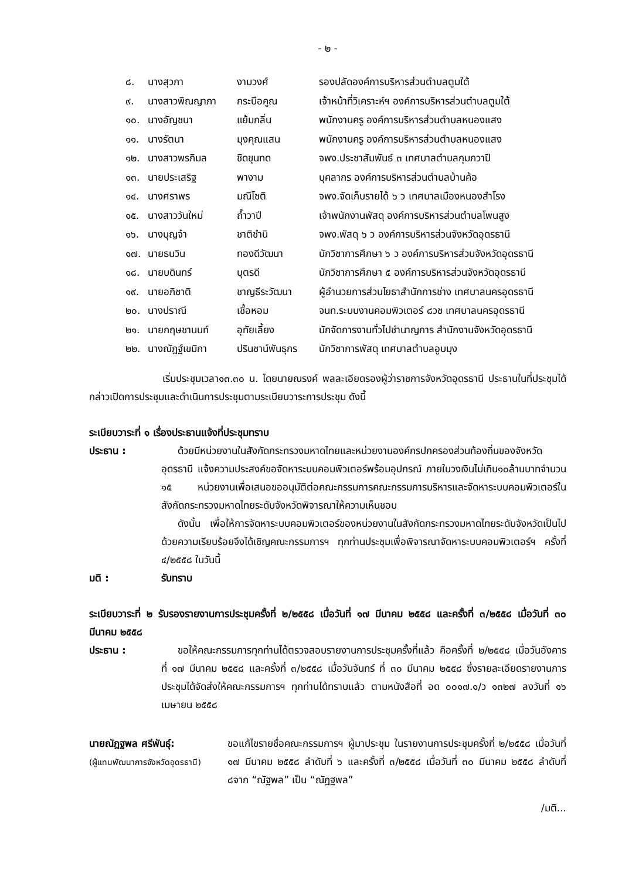- ๒ -
| ๘. | นางสุวภา | งามวงศ์ | รองปลัดองค์การบริหารส่วนตำบลตูมใต้ |
| ๙. | นางสาวพิณญาภา | กระบือคูณ | เจ้าหน้าที่วิเคราะห์ฯ องค์การบริหารส่วนตำบลตูมใต้ |
| ๑๐. | นางอัญชนา | แย้มกลิ่น | พนักงานครู องค์การบริหารส่วนตำบลหนองแสง |
| ๑๑. | นางรัตนา | มุงคุณแสน | พนักงานครู องค์การบริหารส่วนตำบลหนองแสง |
| ๑๒. | นางสาวพรภิมล | ชิดขุนทด | จพง.ประชาสัมพันธ์ ๓ เทศบาลตำบลกุมภวาปี |
| ๑๓. | นายประเสริฐ | พางาม | บุคลากร องค์การบริหารส่วนตำบลบ้านค้อ |
| ๑๔. | นางศราพร | มณีโชติ | จพง.จัดเก็บรายได้ ๖ ว เทศบาลเมืองหนองสำโรง |
| ๑๕. | นางสาววันใหม่ | ถ้ำวาปี | เจ้าพนักงานพัสดุ องค์การบริหารส่วนตำบลโพนสูง |
| ๑๖. | นางบุญจ๋า | ชาติชำนิ | จพง.พัสดุ ๖ ว องค์การบริหารส่วนจังหวัดอุดรธานี |
| ๑๗. | นายธนวิน | ทองดีวัฒนา | นักวิชาการศึกษา ๖ ว องค์การบริหารส่วนจังหวัดอุดรธานี |
| ๑๘. | นายบดินทร์ | บุตรดี | นักวิชาการศึกษา ๕ องค์การบริหารส่วนจังหวัดอุดรธานี |
| ๑๙. | นายอภิชาติ | ชาญธีระวัฒนา | ผู้อำนวยการส่วนโยธาสำนักการช่าง เทศบาลนครอุดรธานี |
| ๒๐. | นางปราณี | เชื้อหอม | จนท.ระบบงานคอมพิวเตอร์ ๘วช เทศบาลนครอุดรธานี |
| ๒๑. | นายกฤษชานนท์ | อุทัยเลี้ยง | นักจัดการงานทั่วไปชำนาญการ สำนักงานจังหวัดอุดรธานี |
| ๒๒. | นางณัฎฐ์เขมิกา | ปรินชาน์พันธุกร | นักวิชาการพัสดุ เทศบาลตำบลอูบมุง |
เริ่มประชุมเวลา๑๓.๓๐ น. โดยนายณรงค์ พลละเอียดรองผู้ว่าราชการจังหวัดอุดรธานี ประธานในที่ประชุมได้กล่าวเปิดการประชุมและดำเนินการประชุมตามระเบียบวาระการประชุม ดังนี้
ระเบียบวาระที่ ๑ เรื่องประธานแจ้งที่ประชุมทราบ
ประธาน :
ด้วยมีหน่วยงานในสังกัดกระทรวงมหาดไทยและหน่วยงานองค์กรปกครองส่วนท้องถิ่นของจังหวัดอุดรธานี แจ้งความประสงค์ขอจัดหาระบบคอมพิวเตอร์พร้อมอุปกรณ์ ภายในวงเงินไม่เกิน๑๐ล้านบาทจำนวน ๑๕ หน่วยงานเพื่อเสนอขออนุมัติต่อคณะกรรมการคณะกรรมการบริหารและจัดหาระบบคอมพิวเตอร์ในสังกัดกระทรวงมหาดไทยระดับจังหวัดพิจารณาให้ความเห็นชอบ
ดังนั้น เพื่อให้การจัดหาระบบคอมพิวเตอร์ของหน่วยงานในสังกัดกระทรวงมหาดไทยระดับจังหวัดเป็นไปด้วยความเรียบร้อยจึงได้เชิญคณะกรรมการฯ ทุกท่านประชุมเพื่อพิจารณาจัดหาระบบคอมพิวเตอร์ฯ ครั้งที่ ๔/๒๕๕๘ ในวันนี้
มติ : รับทราบ
ระเบียบวาระที่ ๒ รับรองรายงานการประชุมครั้งที่ ๒/๒๕๕๘ เมื่อวันที่ ๑๗ มีนาคม ๒๕๕๘ และครั้งที่ ๓/๒๕๕๘ เมื่อวันที่ ๓๐ มีนาคม ๒๕๕๘
ประธาน :
ขอให้คณะกรรมการทุกท่านได้ตรวจสอบรายงานการประชุมครั้งที่แล้ว คือครั้งที่ ๒/๒๕๕๘ เมื่อวันอังคาร ที่ ๑๗ มีนาคม ๒๕๕๘ และครั้งที่ ๓/๒๕๕๘ เมื่อวันจันทร์ ที่ ๓๐ มีนาคม ๒๕๕๘ ซึ่งรายละเอียดรายงานการประชุมได้จัดส่งให้คณะกรรมการฯ ทุกท่านได้ทราบแล้ว ตามหนังสือที่ อด ๐๐๑๗.๑/ว ๑๓๒๗ ลงวันที่ ๑๖ เมษายน ๒๕๕๘
นายณัฎฐพล ศรีพันธุ์:
(ผู้แทนพัฒนาการจังหวัดอุดรธานี)
ขอแก้ไขรายชื่อคณะกรรมการฯ ผู้มาประชุม ในรายงานการประชุมครั้งที่ ๒/๒๕๕๘ เมื่อวันที่ ๑๗ มีนาคม ๒๕๕๘ ลำดับที่ ๖ และครั้งที่ ๓/๒๕๕๘ เมื่อวันที่ ๓๐ มีนาคม ๒๕๕๘ ลำดับที่ ๘จาก “ณัฐพล” เป็น “ณัฎฐพล”
/มติ...